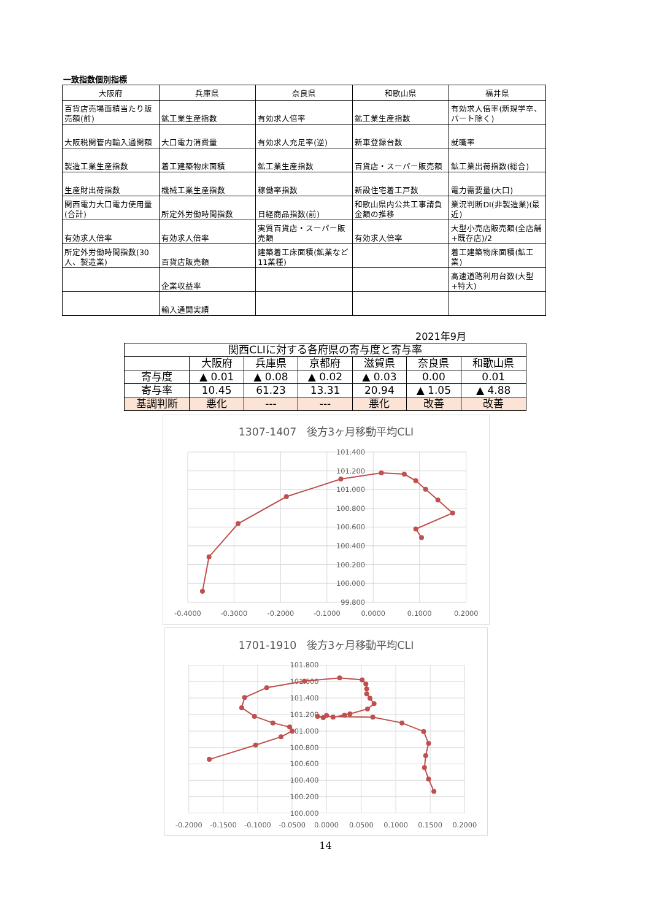一致指数個別指標
| 大阪府 | 兵庫県 | 奈良県 | 和歌山県 | 福井県 |
| --- | --- | --- | --- | --- |
| 百貨店売場面積当たり販売額(前) | 鉱工業生産指数 | 有効求人倍率 | 鉱工業生産指数 | 有効求人倍率(新規学卒、パート除く) |
| 大阪税関管内輸入通関額 | 大口電力消費量 | 有効求人充足率(逆) | 新車登録台数 | 就職率 |
| 製造工業生産指数 | 着工建築物床面積 | 鉱工業生産指数 | 百貨店・スーパー販売額 | 鉱工業出荷指数(総合) |
| 生産財出荷指数 | 機械工業生産指数 | 稼働率指数 | 新設住宅着工戸数 | 電力需要量(大口) |
| 関西電力大口電力使用量(合計) | 所定外労働時間指数 | 日経商品指数(前) | 和歌山県内公共工事請負金額の推移 | 業況判断DI(非製造業)(最近) |
| 有効求人倍率 | 有効求人倍率 | 実質百貨店・スーパー販売額 | 有効求人倍率 | 大型小売店販売額(全店舗+既存店)/2 |
| 所定外労働時間指数(30人、製造業) | 百貨店販売額 | 建築着工床面積(鉱業など11業種) | | 着工建築物床面積(鉱工業) |
| | 企業収益率 | | | 高速道路利用台数(大型+特大) |
| | 輸入通関実績 | | | |
2021年9月
| 関西CLIに対する各府県の寄与度と寄与率 | | | | | | |
| --- | --- | --- | --- | --- | --- | --- |
| | 大阪府 | 兵庫県 | 京都府 | 滋賀県 | 奈良県 | 和歌山県 |
| 寄与度 | ▲ 0.01 | ▲ 0.08 | ▲ 0.02 | ▲ 0.03 | 0.00 | 0.01 |
| 寄与率 | 10.45 | 61.23 | 13.31 | 20.94 | ▲ 1.05 | ▲ 4.88 |
| 基調判断 | 悪化 | --- | --- | 悪化 | 改善 | 改善 |
1307-1407　後方3ヶ月移動平均CLI
101.400
101.200
101.000
100.800
100.600
100.400
100.200
100.000
99.800
-0.4000
-0.3000
-0.2000
-0.1000
0.0000
0.1000
0.2000
1701-1910　後方3ヶ月移動平均CLI
101.800
101.600
101.400
101.200
101.000
100.800
100.600
100.400
100.200
100.000
-0.2000
-0.1500
-0.1000
-0.0500
0.0000
0.0500
0.1000
0.1500
0.2000
14